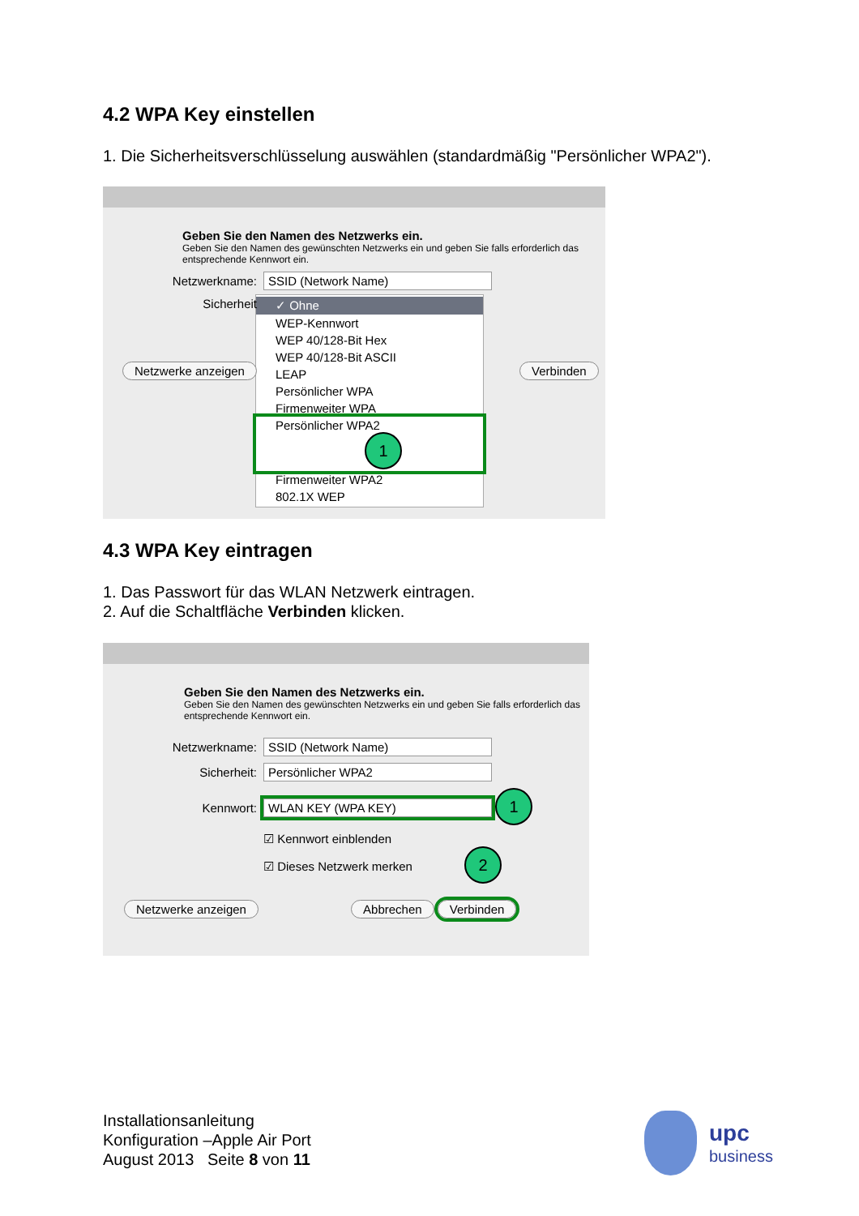4.2 WPA Key einstellen
1. Die Sicherheitsverschlüsselung auswählen (standardmäßig "Persönlicher WPA2").
Geben Sie den Namen des Netzwerks ein.
Geben Sie den Namen des gewünschten Netzwerks ein und geben Sie falls erforderlich das entsprechende Kennwort ein.
Netzwerkname: SSID (Network Name)
Sicherheit
✓ Ohne
WEP-Kennwort
WEP 40/128-Bit Hex
WEP 40/128-Bit ASCII
LEAP
Persönlicher WPA
Firmenweiter WPA
Persönlicher WPA2 1
Firmenweiter WPA2
802.1X WEP
Netzwerke anzeigen Verbinden
4.3 WPA Key eintragen
1. Das Passwort für das WLAN Netzwerk eintragen.
2. Auf die Schaltfläche Verbinden klicken.
Geben Sie den Namen des Netzwerks ein.
Geben Sie den Namen des gewünschten Netzwerks ein und geben Sie falls erforderlich das entsprechende Kennwort ein.
Netzwerkname: SSID (Network Name)
Sicherheit: Persönlicher WPA2
Kennwort: WLAN KEY (WPA KEY) 1
☑ Kennwort einblenden
☑ Dieses Netzwerk merken 2
Netzwerke anzeigen Abbrechen Verbinden
Installationsanleitung
Konfiguration –Apple Air Port
August 2013 Seite 8 von 11
upc
business